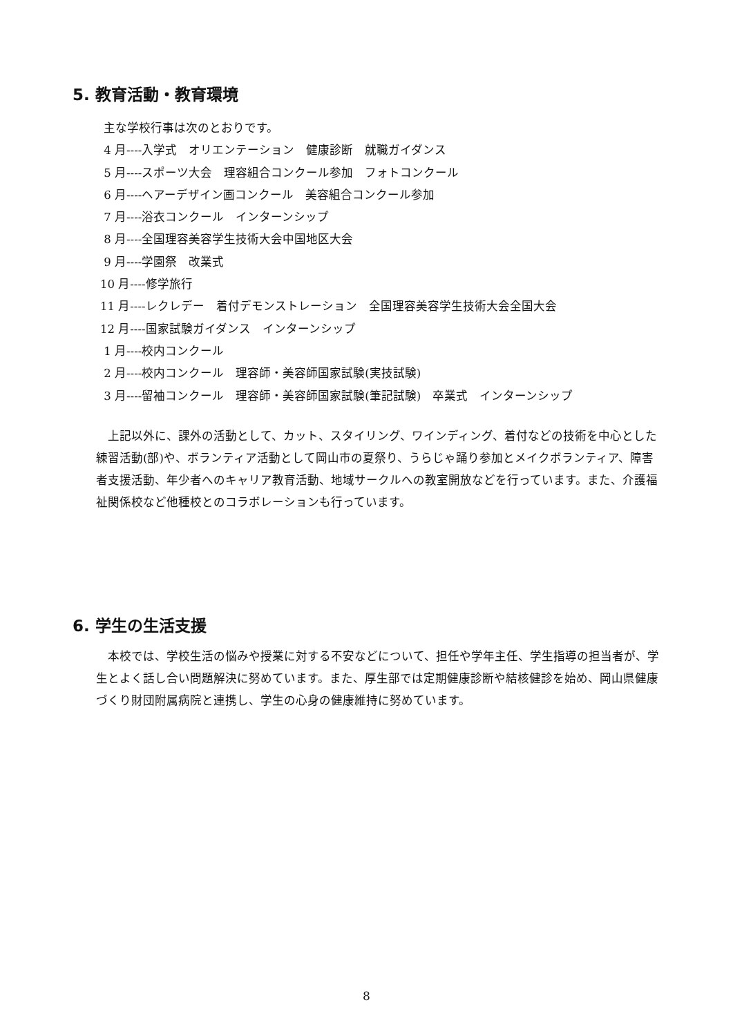5. 教育活動・教育環境
主な学校行事は次のとおりです。
4 月----入学式　オリエンテーション　健康診断　就職ガイダンス
5 月----スポーツ大会　理容組合コンクール参加　フォトコンクール
6 月----ヘアーデザイン画コンクール　美容組合コンクール参加
7 月----浴衣コンクール　インターンシップ
8 月----全国理容美容学生技術大会中国地区大会
9 月----学園祭　改業式
10 月----修学旅行
11 月----レクレデー　着付デモンストレーション　全国理容美容学生技術大会全国大会
12 月----国家試験ガイダンス　インターンシップ
1 月----校内コンクール
2 月----校内コンクール　理容師・美容師国家試験(実技試験)
3 月----留袖コンクール　理容師・美容師国家試験(筆記試験)　卒業式　インターンシップ
　上記以外に、課外の活動として、カット、スタイリング、ワインディング、着付などの技術を中心とした練習活動(部)や、ボランティア活動として岡山市の夏祭り、うらじゃ踊り参加とメイクボランティア、障害者支援活動、年少者へのキャリア教育活動、地域サークルへの教室開放などを行っています。また、介護福祉関係校など他種校とのコラボレーションも行っています。
6. 学生の生活支援
　本校では、学校生活の悩みや授業に対する不安などについて、担任や学年主任、学生指導の担当者が、学生とよく話し合い問題解決に努めています。また、厚生部では定期健康診断や結核健診を始め、岡山県健康づくり財団附属病院と連携し、学生の心身の健康維持に努めています。
8